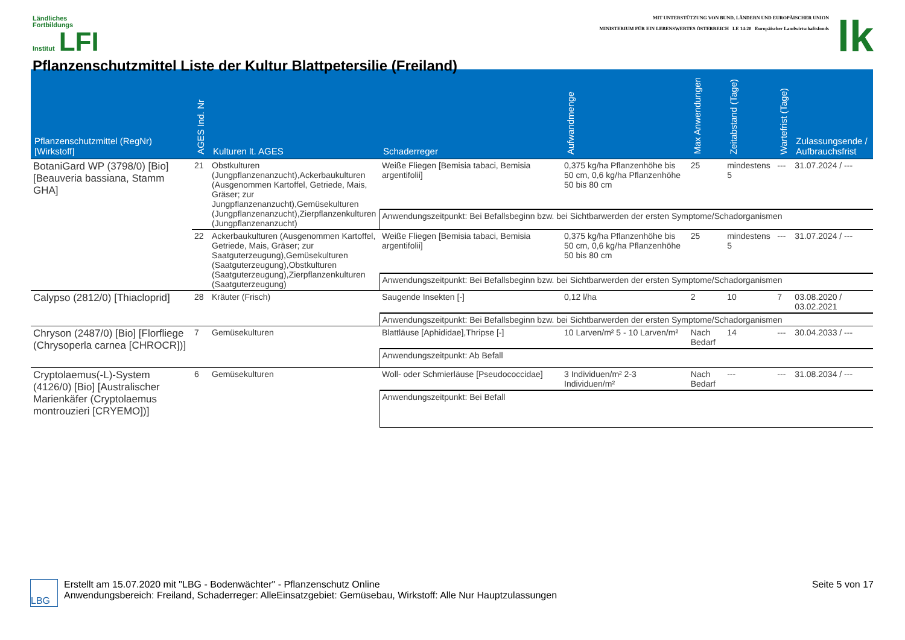Ländliches
Fortbildungs
Institut LFI
Pflanzenschutzmittel Liste der Kultur Blattpetersilie (Freiland)
MIT UNTERSTÜTZUNG VON BUND, LÄNDERN UND EUROPÄISCHER UNION
MINISTERIUM FÜR EIN LEBENSWERTES ÖSTERREICH LE 14-20 Europäischer Landwirtschaftsfonds
lk
| Pflanzenschutzmittel (RegNr) [Wirkstoff] | AGES Ind. Nr | Kulturen lt. AGES | Schaderreger | Aufwandmenge | Max Anwendungen | Zeitabstand (Tage) | Wartefrist (Tage) | Zulassungsende / Aufbrauchsfrist |
| --- | --- | --- | --- | --- | --- | --- | --- | --- |
| BotaniGard WP (3798/0) [Bio] [Beauveria bassiana, Stamm GHA] | 21 | Obstkulturen (Jungpflanzenanzucht),Ackerbaukulturen (Ausgenommen Kartoffel, Getriede, Mais, Gräser; zur Jungpflanzenanzucht),Gemüsekulturen (Jungpflanzenanzucht),Zierpflanzenkulturen (Jungpflanzenanzucht) | Weiße Fliegen [Bemisia tabaci, Bemisia argentifolii] | 0,375 kg/ha Pflanzenhöhe bis 50 cm, 0,6 kg/ha Pflanzenhöhe 50 bis 80 cm | 25 | mindestens 5 | --- | 31.07.2024 / --- |
| | | | Anwendungszeitpunkt: Bei Befallsbeginn bzw. bei Sichtbarwerden der ersten Symptome/Schadorganismen | | | | | |
| | 22 | Ackerbaukulturen (Ausgenommen Kartoffel, Getriede, Mais, Gräser; zur Saatguterzeugung),Gemüsekulturen (Saatguterzeugung),Obstkulturen (Saatguterzeugung),Zierpflanzenkulturen (Saatguterzeugung) | Weiße Fliegen [Bemisia tabaci, Bemisia argentifolii] | 0,375 kg/ha Pflanzenhöhe bis 50 cm, 0,6 kg/ha Pflanzenhöhe 50 bis 80 cm | 25 | mindestens 5 | --- | 31.07.2024 / --- |
| | | | Anwendungszeitpunkt: Bei Befallsbeginn bzw. bei Sichtbarwerden der ersten Symptome/Schadorganismen | | | | | |
| Calypso (2812/0) [Thiacloprid] | 28 | Kräuter (Frisch) | Saugende Insekten [-] | 0,12 l/ha | 2 | 10 | 7 | 03.08.2020 / 03.02.2021 |
| | | | Anwendungszeitpunkt: Bei Befallsbeginn bzw. bei Sichtbarwerden der ersten Symptome/Schadorganismen | | | | | |
| Chryson (2487/0) [Bio] [Florfliege (Chrysoperla carnea [CHROCR])] | 7 | Gemüsekulturen | Blattläuse [Aphididae],Thripse [-] | 10 Larven/m² 5 - 10 Larven/m² | Nach Bedarf | 14 | --- | 30.04.2033 / --- |
| | | | Anwendungszeitpunkt: Ab Befall | | | | | |
| Cryptolaemus(-L)-System (4126/0) [Bio] [Australischer Marienkäfer (Cryptolaemus montrouzieri [CRYEMO])] | 6 | Gemüsekulturen | Woll- oder Schmierläuse [Pseudococcidae] | 3 Individuen/m² 2-3 Individuen/m² | Nach Bedarf | --- | --- | 31.08.2034 / --- |
| | | | Anwendungszeitpunkt: Bei Befall | | | | | |
LBG
Erstellt am 15.07.2020 mit "LBG - Bodenwächter" - Pflanzenschutz Online
Anwendungsbereich: Freiland, Schaderreger: AlleEinsatzgebiet: Gemüsebau, Wirkstoff: Alle Nur Hauptzulassungen
Seite 5 von 17